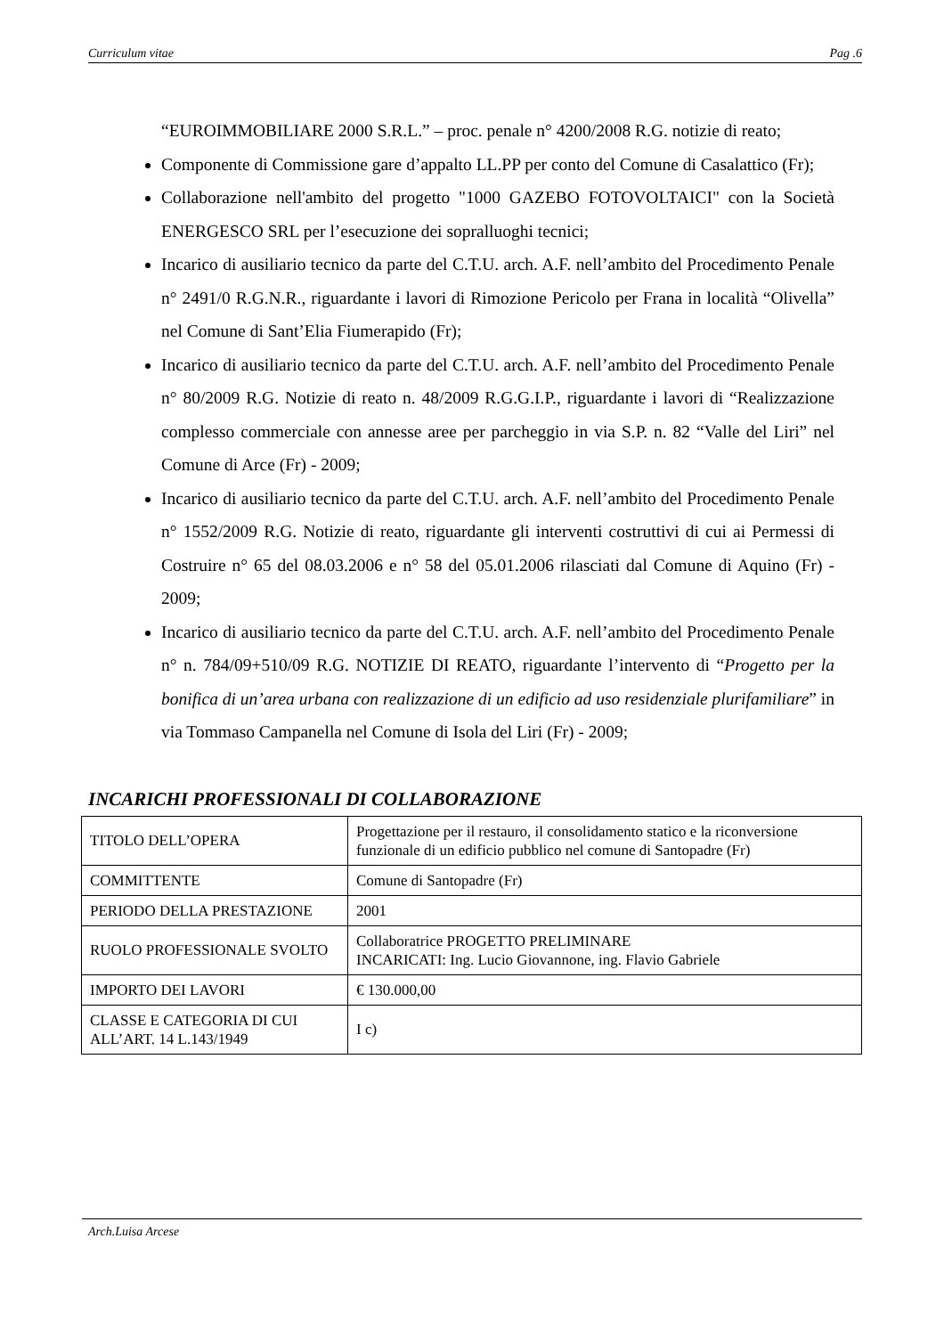Curriculum vitae Pag .6
“EUROIMMOBILIARE 2000 S.R.L.” – proc. penale n° 4200/2008 R.G. notizie di reato;
Componente di Commissione gare d’appalto LL.PP per conto del Comune di Casalattico (Fr);
Collaborazione nell'ambito del progetto "1000 GAZEBO FOTOVOLTAICI" con la Società ENERGESCO SRL per l’esecuzione dei sopralluoghi tecnici;
Incarico di ausiliario tecnico da parte del C.T.U. arch. A.F. nell’ambito del Procedimento Penale n° 2491/0 R.G.N.R., riguardante i lavori di Rimozione Pericolo per Frana in località “Olivella” nel Comune di Sant’Elia Fiumerapido (Fr);
Incarico di ausiliario tecnico da parte del C.T.U. arch. A.F. nell’ambito del Procedimento Penale n° 80/2009 R.G. Notizie di reato n. 48/2009 R.G.G.I.P., riguardante i lavori di “Realizzazione complesso commerciale con annesse aree per parcheggio in via S.P. n. 82 “Valle del Liri” nel Comune di Arce (Fr) - 2009;
Incarico di ausiliario tecnico da parte del C.T.U. arch. A.F. nell’ambito del Procedimento Penale n° 1552/2009 R.G. Notizie di reato, riguardante gli interventi costruttivi di cui ai Permessi di Costruire n° 65 del 08.03.2006 e n° 58 del 05.01.2006 rilasciati dal Comune di Aquino (Fr) - 2009;
Incarico di ausiliario tecnico da parte del C.T.U. arch. A.F. nell’ambito del Procedimento Penale n° n. 784/09+510/09 R.G. NOTIZIE DI REATO, riguardante l’intervento di “Progetto per la bonifica di un’area urbana con realizzazione di un edificio ad uso residenziale plurifamiliare” in via Tommaso Campanella nel Comune di Isola del Liri (Fr) - 2009;
INCARICHI PROFESSIONALI DI COLLABORAZIONE
| TITOLO DELL’OPERA | Progettazione per il restauro, il consolidamento statico e la riconversione funzionale di un edificio pubblico nel comune di Santopadre (Fr) |
| COMMITTENTE | Comune di Santopadre (Fr) |
| PERIODO DELLA PRESTAZIONE | 2001 |
| RUOLO PROFESSIONALE SVOLTO | Collaboratrice PROGETTO PRELIMINARE INCARICATI: Ing. Lucio Giovannone, ing. Flavio Gabriele |
| IMPORTO DEI LAVORI | € 130.000,00 |
| CLASSE E CATEGORIA DI CUI ALL’ART. 14 L.143/1949 | I c) |
Arch.Luisa Arcese